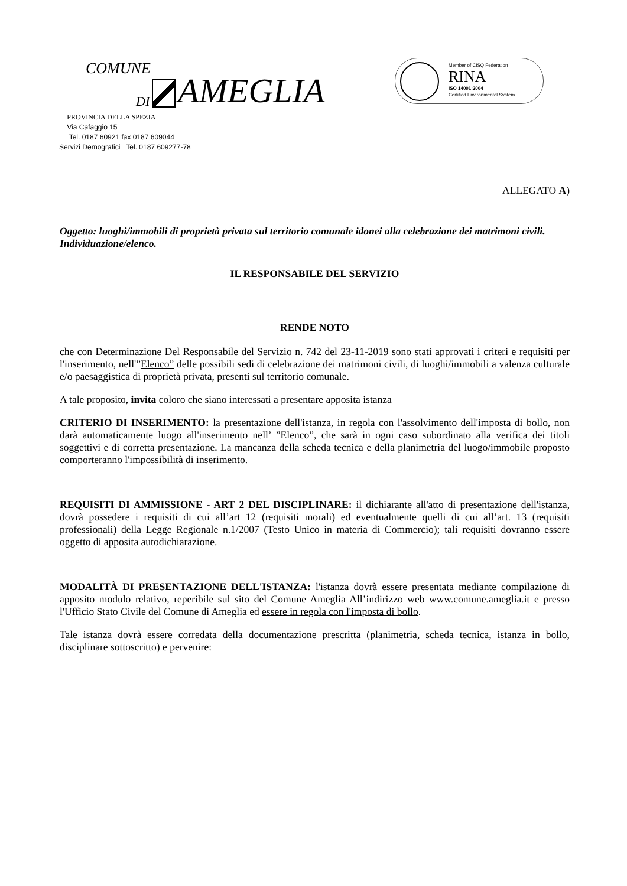COMUNE
DI AMEGLIA
Member of CISQ Federation
RINA
ISO 14001:2004
Certified Environmental System
PROVINCIA DELLA SPEZIA
Via Cafaggio 15
Tel. 0187 60921 fax 0187 609044
Servizi Demografici Tel. 0187 609277-78
ALLEGATO A)
Oggetto: luoghi/immobili di proprietà privata sul territorio comunale idonei alla celebrazione dei matrimoni civili.
Individuazione/elenco.
IL RESPONSABILE DEL SERVIZIO
RENDE NOTO
che con Determinazione Del Responsabile del Servizio n. 742 del 23-11-2019 sono stati approvati i criteri e requisiti per l'inserimento, nell'”Elenco” delle possibili sedi di celebrazione dei matrimoni civili, di luoghi/immobili a valenza culturale e/o paesaggistica di proprietà privata, presenti sul territorio comunale.
A tale proposito, invita coloro che siano interessati a presentare apposita istanza
CRITERIO DI INSERIMENTO: la presentazione dell'istanza, in regola con l'assolvimento dell'imposta di bollo, non darà automaticamente luogo all'inserimento nell’ ”Elenco”, che sarà in ogni caso subordinato alla verifica dei titoli soggettivi e di corretta presentazione. La mancanza della scheda tecnica e della planimetria del luogo/immobile proposto comporteranno l'impossibilità di inserimento.
REQUISITI DI AMMISSIONE - ART 2 DEL DISCIPLINARE: il dichiarante all'atto di presentazione dell'istanza, dovrà possedere i requisiti di cui all’art 12 (requisiti morali) ed eventualmente quelli di cui all’art. 13 (requisiti professionali) della Legge Regionale n.1/2007 (Testo Unico in materia di Commercio); tali requisiti dovranno essere oggetto di apposita autodichiarazione.
MODALITÀ DI PRESENTAZIONE DELL'ISTANZA: l'istanza dovrà essere presentata mediante compilazione di apposito modulo relativo, reperibile sul sito del Comune Ameglia All’indirizzo web www.comune.ameglia.it e presso l'Ufficio Stato Civile del Comune di Ameglia ed essere in regola con l'imposta di bollo.
Tale istanza dovrà essere corredata della documentazione prescritta (planimetria, scheda tecnica, istanza in bollo, disciplinare sottoscritto) e pervenire: